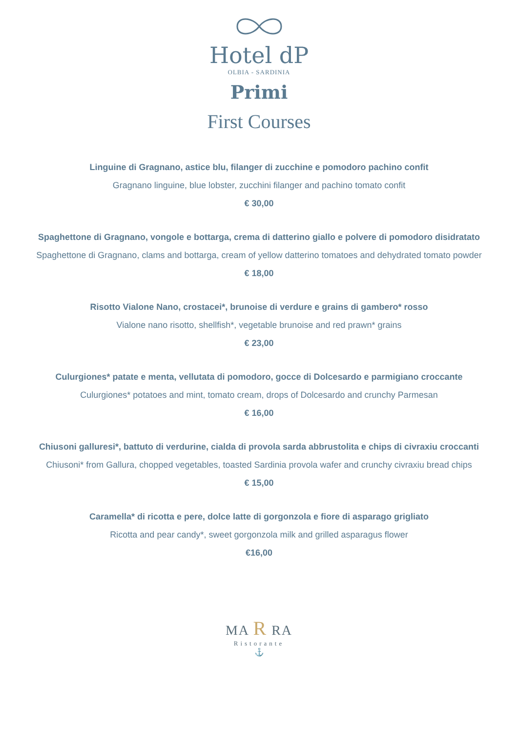Hotel dP
OLBIA - SARDINIA
Primi
First Courses
Linguine di Gragnano, astice blu, filanger di zucchine e pomodoro pachino confit
Gragnano linguine, blue lobster, zucchini filanger and pachino tomato confit
€ 30,00
Spaghettone di Gragnano, vongole e bottarga, crema di datterino giallo e polvere di pomodoro disidratato
Spaghettone di Gragnano, clams and bottarga, cream of yellow datterino tomatoes and dehydrated tomato powder
€ 18,00
Risotto Vialone Nano, crostacei*, brunoise di verdure e grains di gambero* rosso
Vialone nano risotto, shellfish*, vegetable brunoise and red prawn* grains
€ 23,00
Culurgiones* patate e menta, vellutata di pomodoro, gocce di Dolcesardo e parmigiano croccante
Culurgiones* potatoes and mint, tomato cream, drops of Dolcesardo and crunchy Parmesan
€ 16,00
Chiusoni galluresi*, battuto di verdurine, cialda di provola sarda abbrustolita e chips di civraxiu croccanti
Chiusoni* from Gallura, chopped vegetables, toasted Sardinia provola wafer and crunchy civraxiu bread chips
€ 15,00
Caramella* di ricotta e pere, dolce latte di gorgonzola e fiore di asparago grigliato
Ricotta and pear candy*, sweet gorgonzola milk and grilled asparagus flower
€16,00
MA R RA
Ristorante
⚓